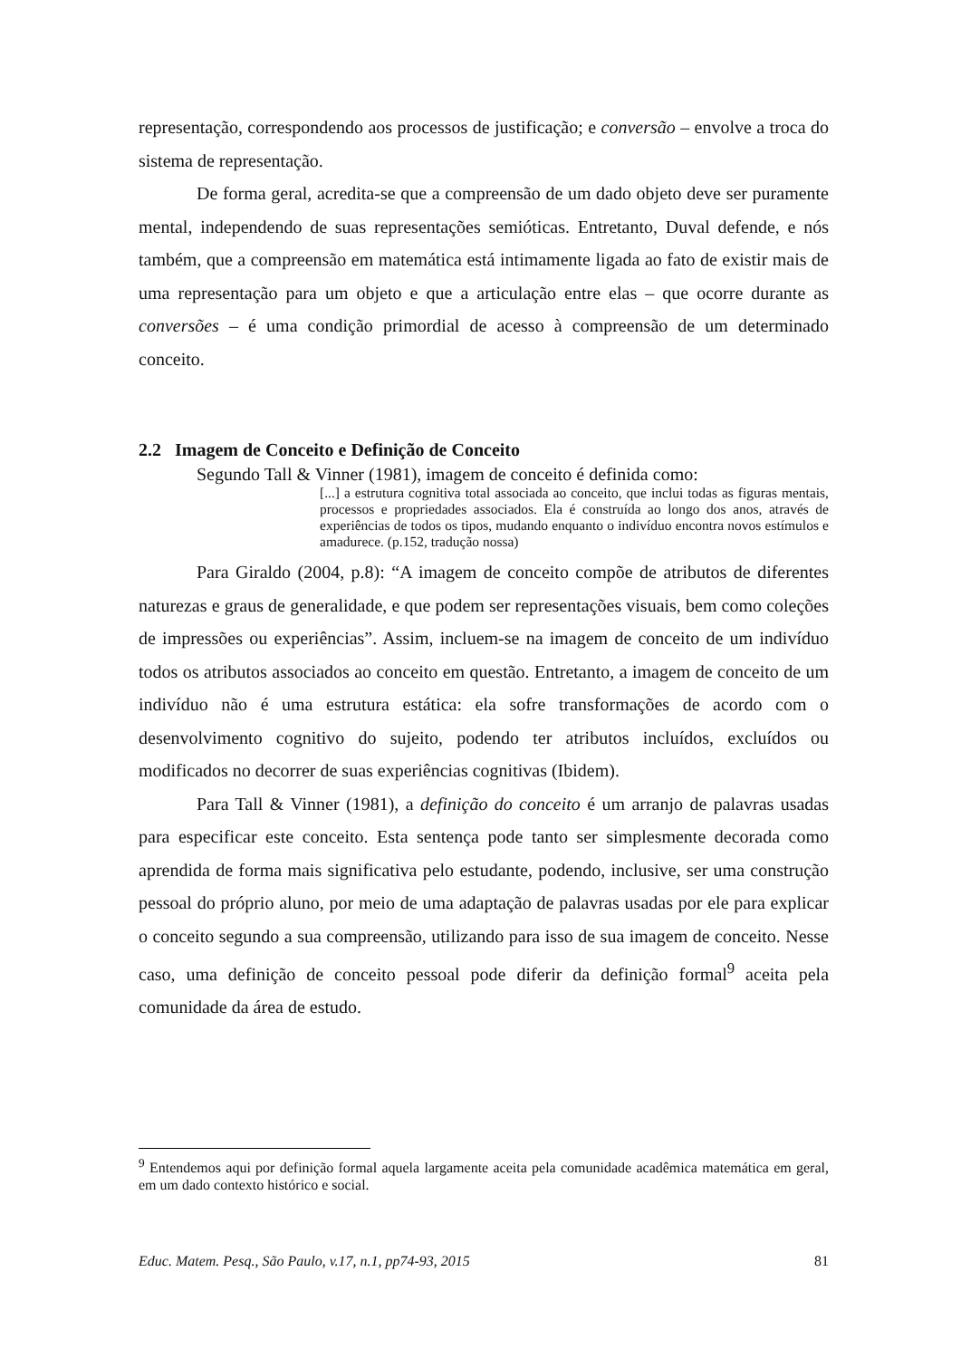representação, correspondendo aos processos de justificação; e conversão – envolve a troca do sistema de representação.
De forma geral, acredita-se que a compreensão de um dado objeto deve ser puramente mental, independendo de suas representações semióticas. Entretanto, Duval defende, e nós também, que a compreensão em matemática está intimamente ligada ao fato de existir mais de uma representação para um objeto e que a articulação entre elas – que ocorre durante as conversões – é uma condição primordial de acesso à compreensão de um determinado conceito.
2.2 Imagem de Conceito e Definição de Conceito
Segundo Tall & Vinner (1981), imagem de conceito é definida como:
[...] a estrutura cognitiva total associada ao conceito, que inclui todas as figuras mentais, processos e propriedades associados. Ela é construída ao longo dos anos, através de experiências de todos os tipos, mudando enquanto o indivíduo encontra novos estímulos e amadurece. (p.152, tradução nossa)
Para Giraldo (2004, p.8): “A imagem de conceito compõe de atributos de diferentes naturezas e graus de generalidade, e que podem ser representações visuais, bem como coleções de impressões ou experiências”. Assim, incluem-se na imagem de conceito de um indivíduo todos os atributos associados ao conceito em questão. Entretanto, a imagem de conceito de um indivíduo não é uma estrutura estática: ela sofre transformações de acordo com o desenvolvimento cognitivo do sujeito, podendo ter atributos incluídos, excluídos ou modificados no decorrer de suas experiências cognitivas (Ibidem).
Para Tall & Vinner (1981), a definição do conceito é um arranjo de palavras usadas para especificar este conceito. Esta sentença pode tanto ser simplesmente decorada como aprendida de forma mais significativa pelo estudante, podendo, inclusive, ser uma construção pessoal do próprio aluno, por meio de uma adaptação de palavras usadas por ele para explicar o conceito segundo a sua compreensão, utilizando para isso de sua imagem de conceito. Nesse caso, uma definição de conceito pessoal pode diferir da definição formal<sup>9</sup> aceita pela comunidade da área de estudo.
<sup>9</sup> Entendemos aqui por definição formal aquela largamente aceita pela comunidade acadêmica matemática em geral, em um dado contexto histórico e social.
Educ. Matem. Pesq., São Paulo, v.17, n.1, pp74-93, 2015 81